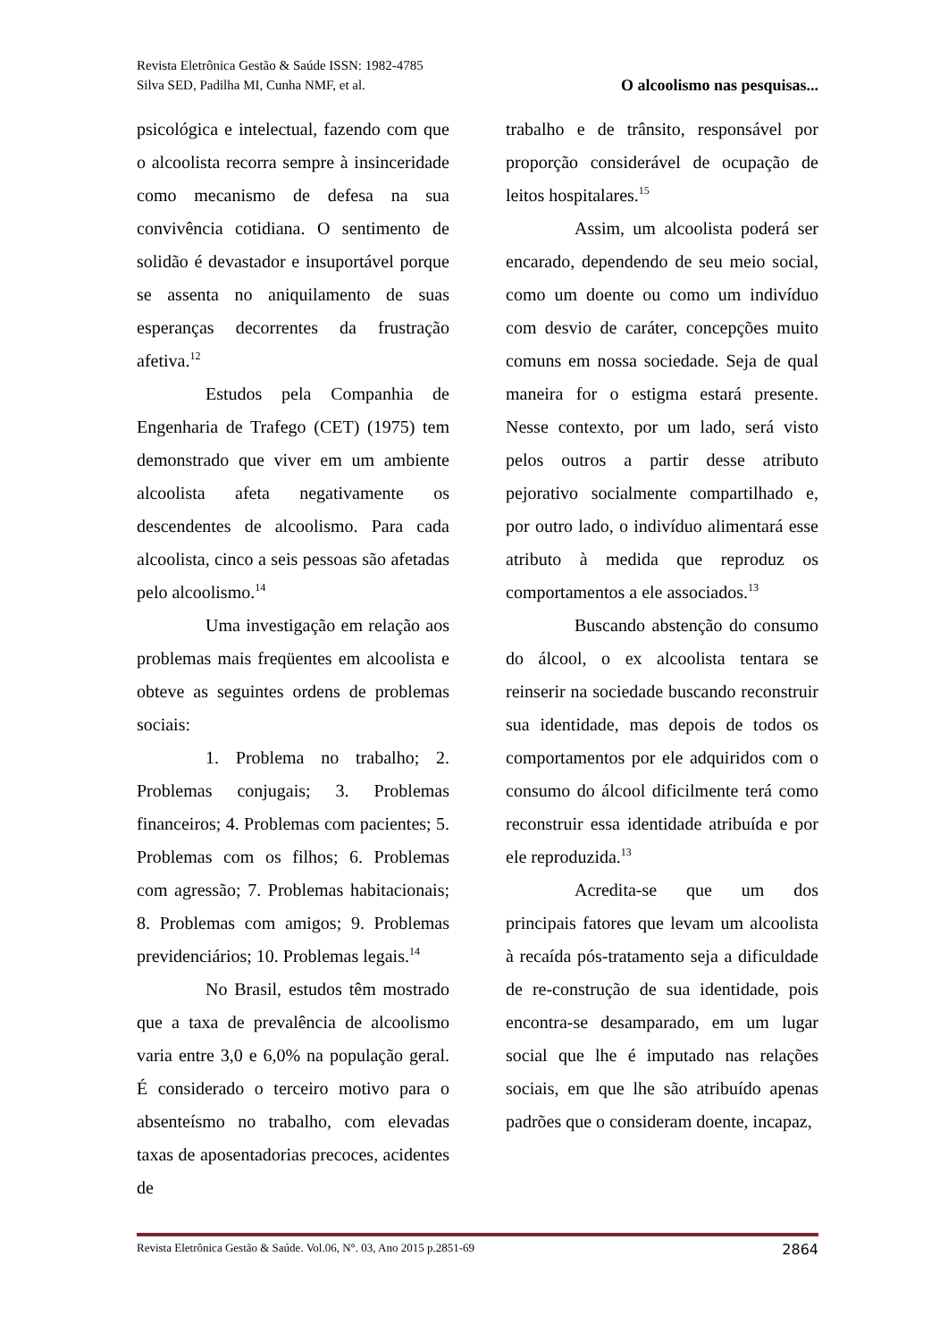Revista Eletrônica Gestão & Saúde ISSN: 1982-4785
Silva SED, Padilha MI, Cunha NMF, et al. O alcoolismo nas pesquisas...
psicológica e intelectual, fazendo com que o alcoolista recorra sempre à insinceridade como mecanismo de defesa na sua convivência cotidiana. O sentimento de solidão é devastador e insuportável porque se assenta no aniquilamento de suas esperanças decorrentes da frustração afetiva.<sup>12</sup>
Estudos pela Companhia de Engenharia de Trafego (CET) (1975) tem demonstrado que viver em um ambiente alcoolista afeta negativamente os descendentes de alcoolismo. Para cada alcoolista, cinco a seis pessoas são afetadas pelo alcoolismo.<sup>14</sup>
Uma investigação em relação aos problemas mais freqüentes em alcoolista e obteve as seguintes ordens de problemas sociais:
1. Problema no trabalho; 2. Problemas conjugais; 3. Problemas financeiros; 4. Problemas com pacientes; 5. Problemas com os filhos; 6. Problemas com agressão; 7. Problemas habitacionais; 8. Problemas com amigos; 9. Problemas previdenciários; 10. Problemas legais.<sup>14</sup>
No Brasil, estudos têm mostrado que a taxa de prevalência de alcoolismo varia entre 3,0 e 6,0% na população geral. É considerado o terceiro motivo para o absenteísmo no trabalho, com elevadas taxas de aposentadorias precoces, acidentes de
trabalho e de trânsito, responsável por proporção considerável de ocupação de leitos hospitalares.<sup>15</sup>
Assim, um alcoolista poderá ser encarado, dependendo de seu meio social, como um doente ou como um indivíduo com desvio de caráter, concepções muito comuns em nossa sociedade. Seja de qual maneira for o estigma estará presente. Nesse contexto, por um lado, será visto pelos outros a partir desse atributo pejorativo socialmente compartilhado e, por outro lado, o indivíduo alimentará esse atributo à medida que reproduz os comportamentos a ele associados.<sup>13</sup>
Buscando abstenção do consumo do álcool, o ex alcoolista tentara se reinserir na sociedade buscando reconstruir sua identidade, mas depois de todos os comportamentos por ele adquiridos com o consumo do álcool dificilmente terá como reconstruir essa identidade atribuída e por ele reproduzida.<sup>13</sup>
Acredita-se que um dos principais fatores que levam um alcoolista à recaída pós-tratamento seja a dificuldade de re-construção de sua identidade, pois encontra-se desamparado, em um lugar social que lhe é imputado nas relações sociais, em que lhe são atribuído apenas padrões que o consideram doente, incapaz,
Revista Eletrônica Gestão & Saúde. Vol.06, N°. 03, Ano 2015 p.2851-69 2864